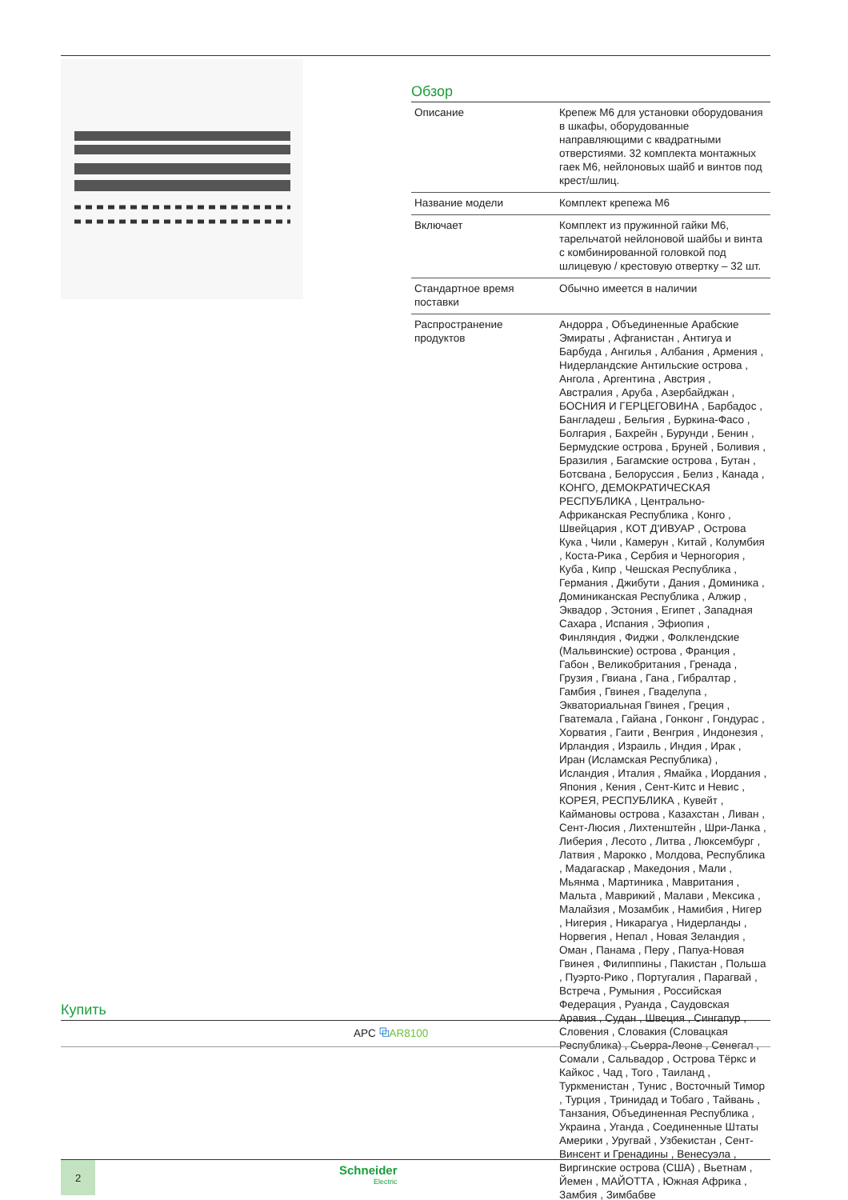Обзор
| Описание | Крепеж M6 для установки оборудования в шкафы, оборудованные направляющими с квадратными отверстиями. 32 комплекта монтажных гаек M6, нейлоновых шайб и винтов под крест/шлиц. |
| Название модели | Комплект крепежа M6 |
| Включает | Комплект из пружинной гайки M6, тарельчатой нейлоновой шайбы и винта с комбинированной головкой под шлицевую / крестовую отвертку – 32 шт. |
| Стандартное время поставки | Обычно имеется в наличии |
| Распространение продуктов | Андорра , Объединенные Арабские Эмираты , Афганистан , Антигуа и Барбуда , Ангилья , Албания , Армения , Нидерландские Антильские острова , Ангола , Аргентина , Австрия , Австралия , Аруба , Азербайджан , БОСНИЯ И ГЕРЦЕГОВИНА , Барбадос , Бангладеш , Бельгия , Буркина-Фасо , Болгария , Бахрейн , Бурунди , Бенин , Бермудские острова , Бруней , Боливия , Бразилия , Багамские острова , Бутан , Ботсвана , Белоруссия , Белиз , Канада , КОНГО, ДЕМОКРАТИЧЕСКАЯ РЕСПУБЛИКА , Центрально-Африканская Республика , Конго , Швейцария , КОТ Д'ИВУАР , Острова Кука , Чили , Камерун , Китай , Колумбия , Коста-Рика , Сербия и Черногория , Куба , Кипр , Чешская Республика , Германия , Джибути , Дания , Доминика , Доминиканская Республика , Алжир , Эквадор , Эстония , Египет , Западная Сахара , Испания , Эфиопия , Финляндия , Фиджи , Фолклендские (Мальвинские) острова , Франция , Габон , Великобритания , Гренада , Грузия , Гвиана , Гана , Гибралтар , Гамбия , Гвинея , Гваделупа , Экваториальная Гвинея , Греция , Гватемала , Гайана , Гонконг , Гондурас , Хорватия , Гаити , Венгрия , Индонезия , Ирландия , Израиль , Индия , Ирак , Иран (Исламская Республика) , Исландия , Италия , Ямайка , Иордания , Япония , Кения , Сент-Китс и Невис , КОРЕЯ, РЕСПУБЛИКА , Кувейт , Каймановы острова , Казахстан , Ливан , Сент-Люсия , Лихтенштейн , Шри-Ланка , Либерия , Лесото , Литва , Люксембург , Латвия , Марокко , Молдова, Республика , Мадагаскар , Македония , Мали , Мьянма , Мартиника , Мавритания , Мальта , Маврикий , Малави , Мексика , Малайзия , Мозамбик , Намибия , Нигер , Нигерия , Никарагуа , Нидерланды , Норвегия , Непал , Новая Зеландия , Оман , Панама , Перу , Папуа-Новая Гвинея , Филиппины , Пакистан , Польша , Пуэрто-Рико , Португалия , Парагвай , Встреча , Румыния , Российская Федерация , Руанда , Саудовская Аравия , Судан , Швеция , Сингапур , Словения , Словакия (Словацкая Республика) , Сьерра-Леоне , Сенегал , Сомали , Сальвадор , Острова Тёркс и Кайкос , Чад , Того , Таиланд , Туркменистан , Тунис , Восточный Тимор , Турция , Тринидад и Тобаго , Тайвань , Танзания, Объединенная Республика , Украина , Уганда , Соединенные Штаты Америки , Уругвай , Узбекистан , Сент-Винсент и Гренадины , Венесуэла , Виргинские острова (США) , Вьетнам , Йемен , МАЙОТТА , Южная Африка , Замбия , Зимбабве |
Купить
APC ⧉AR8100
2
Schneider
Electric